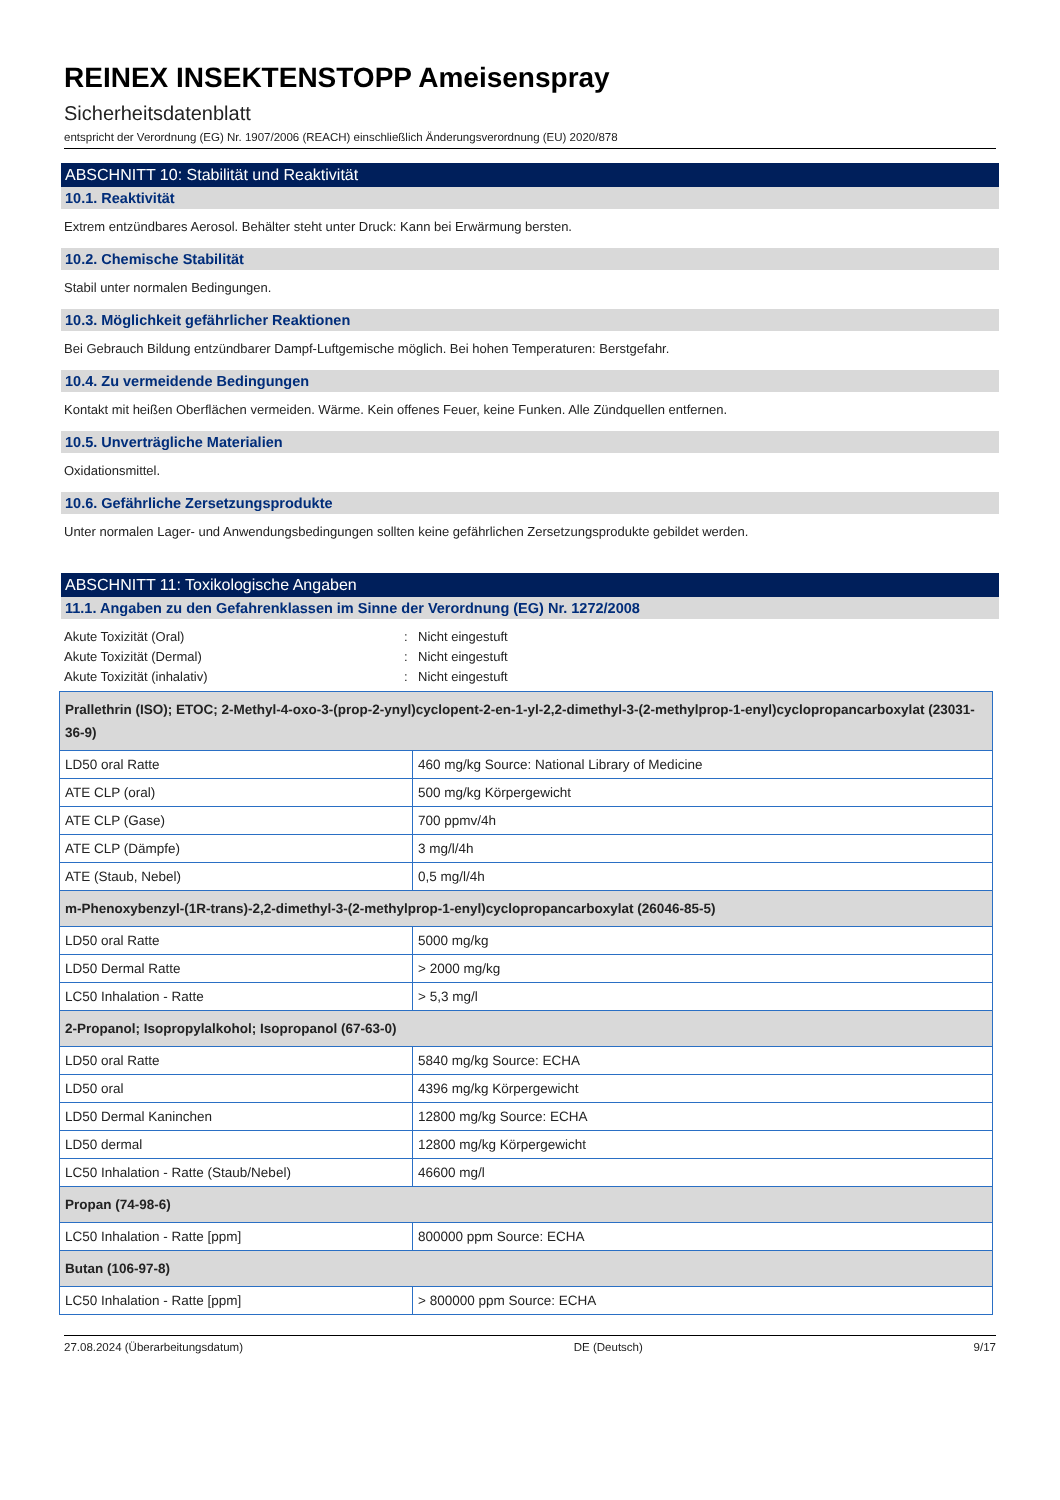REINEX INSEKTENSTOPP Ameisenspray
Sicherheitsdatenblatt
entspricht der Verordnung (EG) Nr. 1907/2006 (REACH) einschließlich Änderungsverordnung (EU) 2020/878
ABSCHNITT 10: Stabilität und Reaktivität
10.1. Reaktivität
Extrem entzündbares Aerosol. Behälter steht unter Druck: Kann bei Erwärmung bersten.
10.2. Chemische Stabilität
Stabil unter normalen Bedingungen.
10.3. Möglichkeit gefährlicher Reaktionen
Bei Gebrauch Bildung entzündbarer Dampf-Luftgemische möglich. Bei hohen Temperaturen: Berstgefahr.
10.4. Zu vermeidende Bedingungen
Kontakt mit heißen Oberflächen vermeiden. Wärme. Kein offenes Feuer, keine Funken. Alle Zündquellen entfernen.
10.5. Unverträgliche Materialien
Oxidationsmittel.
10.6. Gefährliche Zersetzungsprodukte
Unter normalen Lager- und Anwendungsbedingungen sollten keine gefährlichen Zersetzungsprodukte gebildet werden.
ABSCHNITT 11: Toxikologische Angaben
11.1. Angaben zu den Gefahrenklassen im Sinne der Verordnung (EG) Nr. 1272/2008
Akute Toxizität (Oral): Nicht eingestuft Akute Toxizität (Dermal): Nicht eingestuft Akute Toxizität (inhalativ): Nicht eingestuft
| Prallethrin (ISO); ETOC; 2-Methyl-4-oxo-3-(prop-2-ynyl)cyclopent-2-en-1-yl-2,2-dimethyl-3-(2-methylprop-1-enyl)cyclopropancarboxylat (23031-36-9) | |
| --- | --- |
| LD50 oral Ratte | 460 mg/kg Source: National Library of Medicine |
| ATE CLP (oral) | 500 mg/kg Körpergewicht |
| ATE CLP (Gase) | 700 ppmv/4h |
| ATE CLP (Dämpfe) | 3 mg/l/4h |
| ATE (Staub, Nebel) | 0,5 mg/l/4h |
| m-Phenoxybenzyl-(1R-trans)-2,2-dimethyl-3-(2-methylprop-1-enyl)cyclopropancarboxylat (26046-85-5) | |
| LD50 oral Ratte | 5000 mg/kg |
| LD50 Dermal Ratte | > 2000 mg/kg |
| LC50 Inhalation - Ratte | > 5,3 mg/l |
| 2-Propanol; Isopropylalkohol; Isopropanol (67-63-0) | |
| LD50 oral Ratte | 5840 mg/kg Source: ECHA |
| LD50 oral | 4396 mg/kg Körpergewicht |
| LD50 Dermal Kaninchen | 12800 mg/kg Source: ECHA |
| LD50 dermal | 12800 mg/kg Körpergewicht |
| LC50 Inhalation - Ratte (Staub/Nebel) | 46600 mg/l |
| Propan (74-98-6) | |
| LC50 Inhalation - Ratte [ppm] | 800000 ppm Source: ECHA |
| Butan (106-97-8) | |
| LC50 Inhalation - Ratte [ppm] | > 800000 ppm Source: ECHA |
27.08.2024 (Überarbeitungsdatum) DE (Deutsch) 9/17